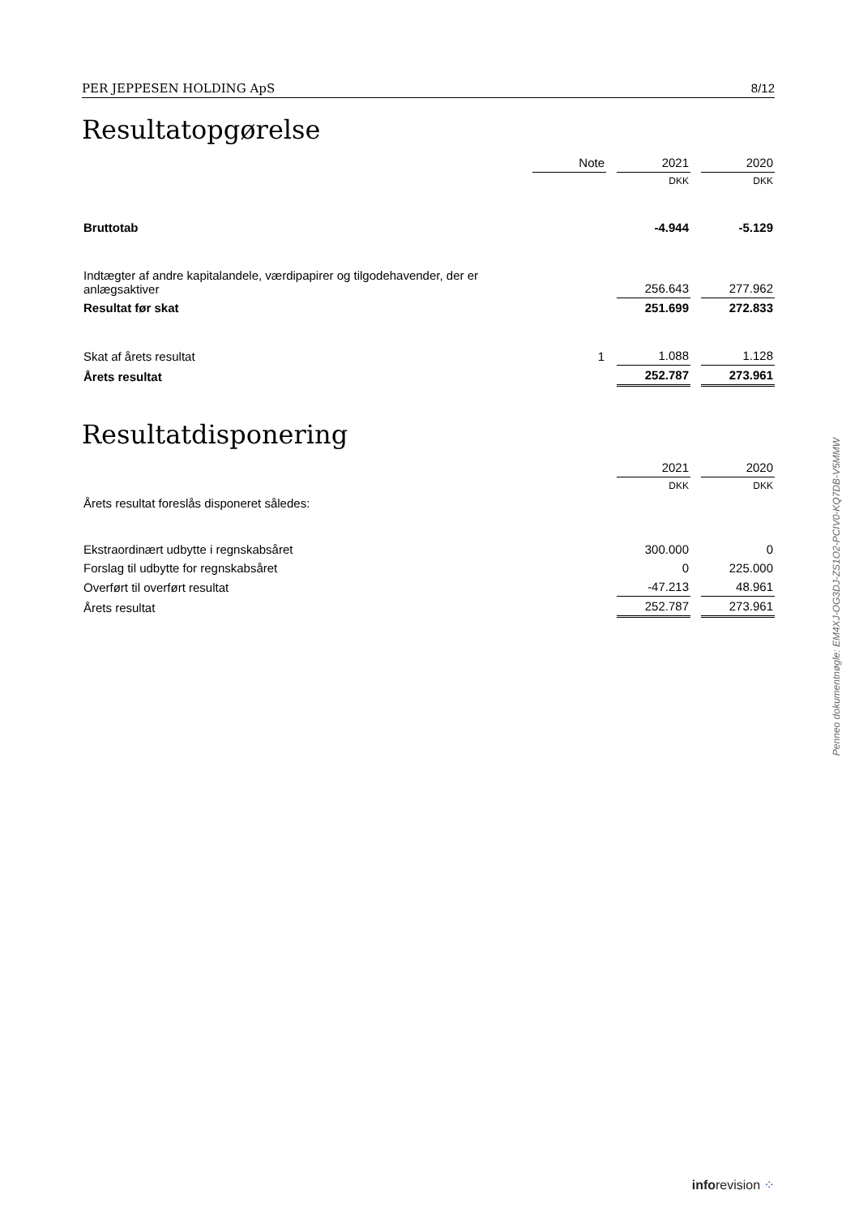PER JEPPESEN HOLDING ApS 8/12
Resultatopgørelse
| | Note | 2021 | 2020 |
| | | DKK | DKK |
| Bruttotab | | -4.944 | -5.129 |
| Indtægter af andre kapitalandele, værdipapirer og tilgodehavender, der er anlægsaktiver | | 256.643 | 277.962 |
| Resultat før skat | | 251.699 | 272.833 |
| Skat af årets resultat | 1 | 1.088 | 1.128 |
| Årets resultat | | 252.787 | 273.961 |
Resultatdisponering
| | 2021 | 2020 |
| | DKK | DKK |
| Årets resultat foreslås disponeret således: | | |
| Ekstraordinært udbytte i regnskabsåret | 300.000 | 0 |
| Forslag til udbytte for regnskabsåret | 0 | 225.000 |
| Overført til overført resultat | -47.213 | 48.961 |
| Årets resultat | 252.787 | 273.961 |
Penneo dokumentnøgle: EM4XJ-OG3DJ-ZS1O2-PCIV0-KQ7DB-V5MMW
inforevision ⁘